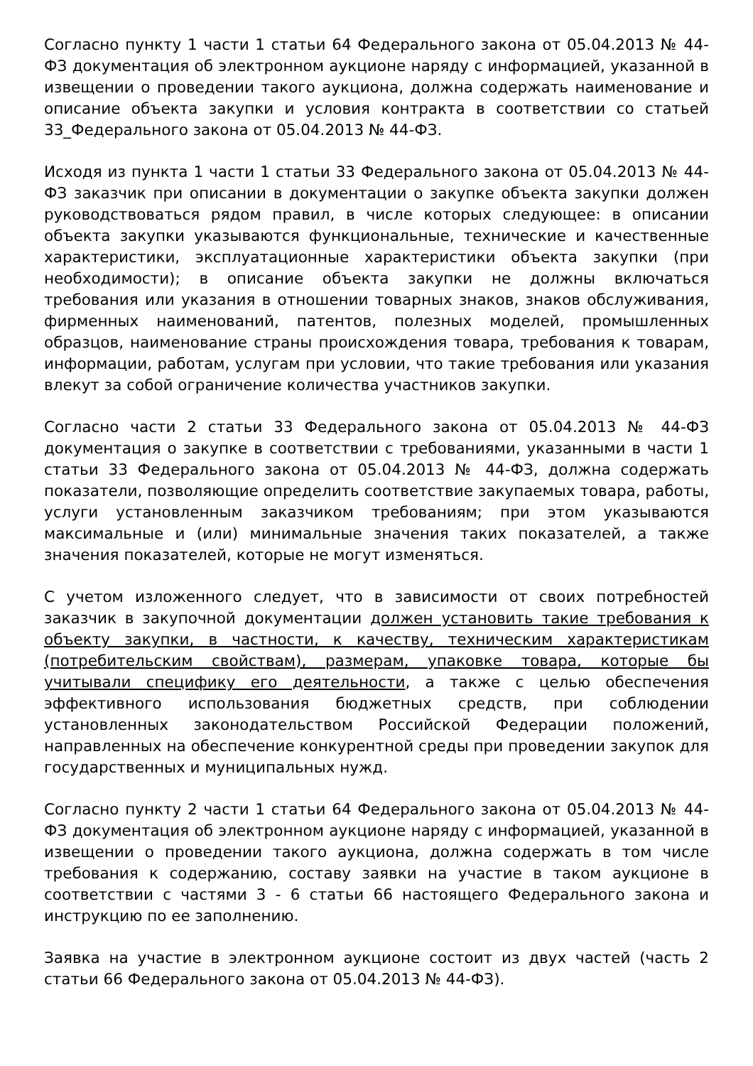Согласно пункту 1 части 1 статьи 64 Федерального закона от 05.04.2013 № 44-ФЗ документация об электронном аукционе наряду с информацией, указанной в извещении о проведении такого аукциона, должна содержать наименование и описание объекта закупки и условия контракта в соответствии со статьей 33_Федерального закона от 05.04.2013 № 44-ФЗ.
Исходя из пункта 1 части 1 статьи 33 Федерального закона от 05.04.2013 № 44-ФЗ заказчик при описании в документации о закупке объекта закупки должен руководствоваться рядом правил, в числе которых следующее: в описании объекта закупки указываются функциональные, технические и качественные характеристики, эксплуатационные характеристики объекта закупки (при необходимости); в описание объекта закупки не должны включаться требования или указания в отношении товарных знаков, знаков обслуживания, фирменных наименований, патентов, полезных моделей, промышленных образцов, наименование страны происхождения товара, требования к товарам, информации, работам, услугам при условии, что такие требования или указания влекут за собой ограничение количества участников закупки.
Согласно части 2 статьи 33 Федерального закона от 05.04.2013 № 44-ФЗ документация о закупке в соответствии с требованиями, указанными в части 1 статьи 33 Федерального закона от 05.04.2013 № 44-ФЗ, должна содержать показатели, позволяющие определить соответствие закупаемых товара, работы, услуги установленным заказчиком требованиям; при этом указываются максимальные и (или) минимальные значения таких показателей, а также значения показателей, которые не могут изменяться.
С учетом изложенного следует, что в зависимости от своих потребностей заказчик в закупочной документации должен установить такие требования к объекту закупки, в частности, к качеству, техническим характеристикам (потребительским свойствам), размерам, упаковке товара, которые бы учитывали специфику его деятельности, а также с целью обеспечения эффективного использования бюджетных средств, при соблюдении установленных законодательством Российской Федерации положений, направленных на обеспечение конкурентной среды при проведении закупок для государственных и муниципальных нужд.
Согласно пункту 2 части 1 статьи 64 Федерального закона от 05.04.2013 № 44-ФЗ документация об электронном аукционе наряду с информацией, указанной в извещении о проведении такого аукциона, должна содержать в том числе требования к содержанию, составу заявки на участие в таком аукционе в соответствии с частями 3 - 6 статьи 66 настоящего Федерального закона и инструкцию по ее заполнению.
Заявка на участие в электронном аукционе состоит из двух частей (часть 2 статьи 66 Федерального закона от 05.04.2013 № 44-ФЗ).